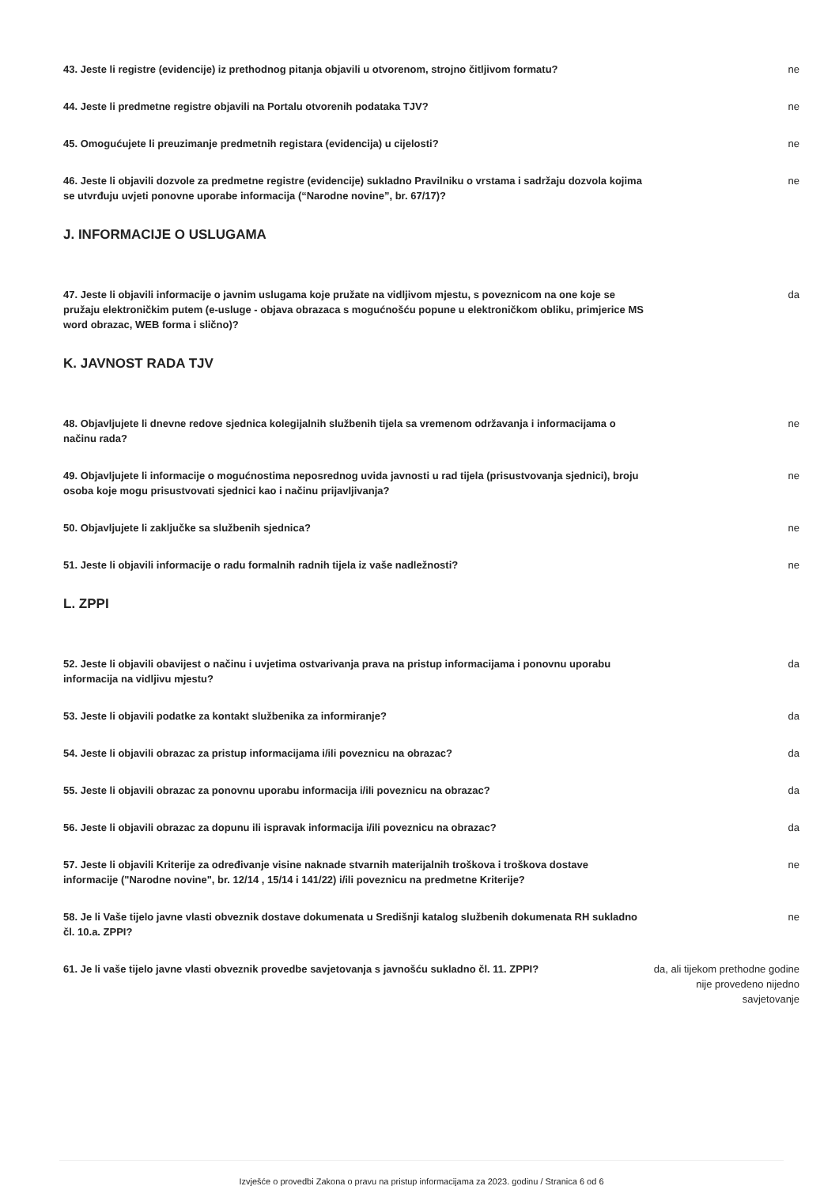43. Jeste li registre (evidencije) iz prethodnog pitanja objavili u otvorenom, strojno čitljivom formatu?
ne
44. Jeste li predmetne registre objavili na Portalu otvorenih podataka TJV? ne
45. Omogućujete li preuzimanje predmetnih registara (evidencija) u cijelosti? ne
46. Jeste li objavili dozvole za predmetne registre (evidencije) sukladno Pravilniku o vrstama i sadržaju dozvola kojima se utvrđuju uvjeti ponovne uporabe informacija (“Narodne novine”, br. 67/17)?
ne
J. INFORMACIJE O USLUGAMA
47. Jeste li objavili informacije o javnim uslugama koje pružate na vidljivom mjestu, s poveznicom na one koje se pružaju elektroničkim putem (e-usluge - objava obrazaca s mogućnošću popune u elektroničkom obliku, primjerice MS word obrazac, WEB forma i slično)?
da
K. JAVNOST RADA TJV
48. Objavljujete li dnevne redove sjednica kolegijalnih službenih tijela sa vremenom održavanja i informacijama o načinu rada?
ne
49. Objavljujete li informacije o mogućnostima neposrednog uvida javnosti u rad tijela (prisustvovanja sjednici), broju osoba koje mogu prisustvovati sjednici kao i načinu prijavljivanja?
ne
50. Objavljujete li zaključke sa službenih sjednica? ne
51. Jeste li objavili informacije o radu formalnih radnih tijela iz vaše nadležnosti? ne
L. ZPPI
52. Jeste li objavili obavijest o načinu i uvjetima ostvarivanja prava na pristup informacijama i ponovnu uporabu informacija na vidljivu mjestu?
da
53. Jeste li objavili podatke za kontakt službenika za informiranje? da
54. Jeste li objavili obrazac za pristup informacijama i/ili poveznicu na obrazac? da
55. Jeste li objavili obrazac za ponovnu uporabu informacija i/ili poveznicu na obrazac? da
56. Jeste li objavili obrazac za dopunu ili ispravak informacija i/ili poveznicu na obrazac? da
57. Jeste li objavili Kriterije za određivanje visine naknade stvarnih materijalnih troškova i troškova dostave informacije ("Narodne novine", br. 12/14 , 15/14 i 141/22) i/ili poveznicu na predmetne Kriterije?
ne
58. Je li Vaše tijelo javne vlasti obveznik dostave dokumenata u Središnji katalog službenih dokumenata RH sukladno čl. 10.a. ZPPI?
ne
61. Je li vaše tijelo javne vlasti obveznik provedbe savjetovanja s javnošću sukladno čl. 11. ZPPI?
da, ali tijekom prethodne godine nije provedeno nijedno savjetovanje
Izvješće o provedbi Zakona o pravu na pristup informacijama za 2023. godinu / Stranica 6 od 6